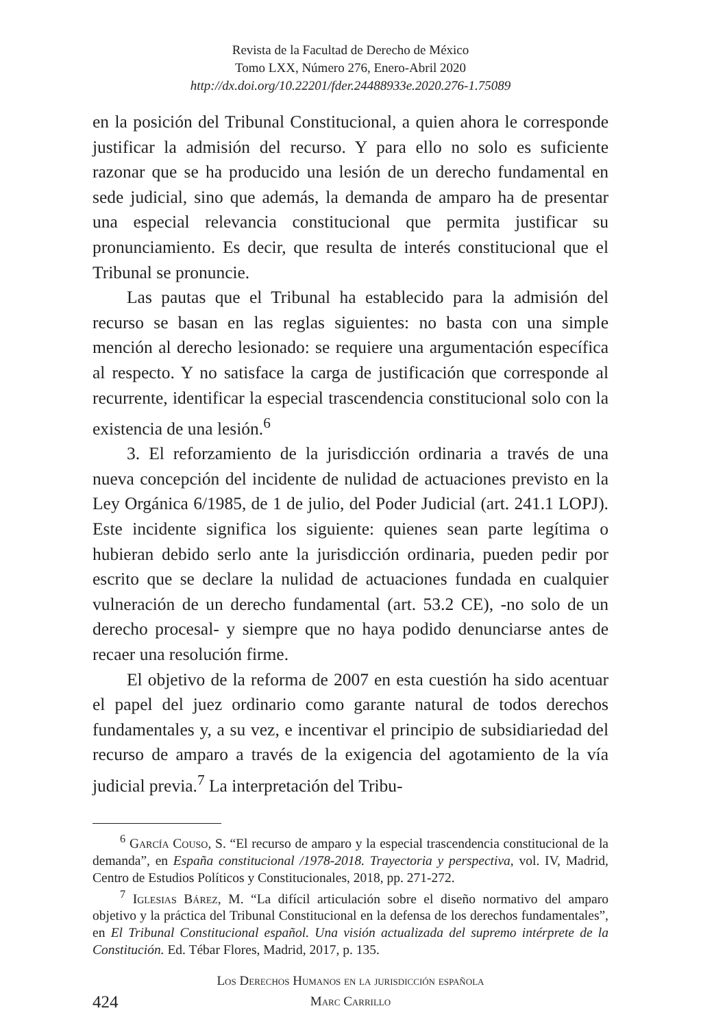Revista de la Facultad de Derecho de México
Tomo LXX, Número 276, Enero-Abril 2020
http://dx.doi.org/10.22201/fder.24488933e.2020.276-1.75089
en la posición del Tribunal Constitucional, a quien ahora le corresponde justificar la admisión del recurso. Y para ello no solo es suficiente razonar que se ha producido una lesión de un derecho fundamental en sede judicial, sino que además, la demanda de amparo ha de presentar una especial relevancia constitucional que permita justificar su pronunciamiento. Es decir, que resulta de interés constitucional que el Tribunal se pronuncie.
Las pautas que el Tribunal ha establecido para la admisión del recurso se basan en las reglas siguientes: no basta con una simple mención al derecho lesionado: se requiere una argumentación específica al respecto. Y no satisface la carga de justificación que corresponde al recurrente, identificar la especial trascendencia constitucional solo con la existencia de una lesión.<sup>6</sup>
3. El reforzamiento de la jurisdicción ordinaria a través de una nueva concepción del incidente de nulidad de actuaciones previsto en la Ley Orgánica 6/1985, de 1 de julio, del Poder Judicial (art. 241.1 LOPJ). Este incidente significa los siguiente: quienes sean parte legítima o hubieran debido serlo ante la jurisdicción ordinaria, pueden pedir por escrito que se declare la nulidad de actuaciones fundada en cualquier vulneración de un derecho fundamental (art. 53.2 CE), -no solo de un derecho procesal- y siempre que no haya podido denunciarse antes de recaer una resolución firme.
El objetivo de la reforma de 2007 en esta cuestión ha sido acentuar el papel del juez ordinario como garante natural de todos derechos fundamentales y, a su vez, e incentivar el principio de subsidiariedad del recurso de amparo a través de la exigencia del agotamiento de la vía judicial previa.<sup>7</sup> La interpretación del Tribu-
<sup>6</sup> García Couso, S. “El recurso de amparo y la especial trascendencia constitucional de la demanda”, en España constitucional /1978-2018. Trayectoria y perspectiva, vol. IV, Madrid, Centro de Estudios Políticos y Constitucionales, 2018, pp. 271-272.
<sup>7</sup> Iglesias Bárez, M. “La difícil articulación sobre el diseño normativo del amparo objetivo y la práctica del Tribunal Constitucional en la defensa de los derechos fundamentales”, en El Tribunal Constitucional español. Una visión actualizada del supremo intérprete de la Constitución. Ed. Tébar Flores, Madrid, 2017, p. 135.
424
Los Derechos Humanos en la jurisdicción española
Marc Carrillo